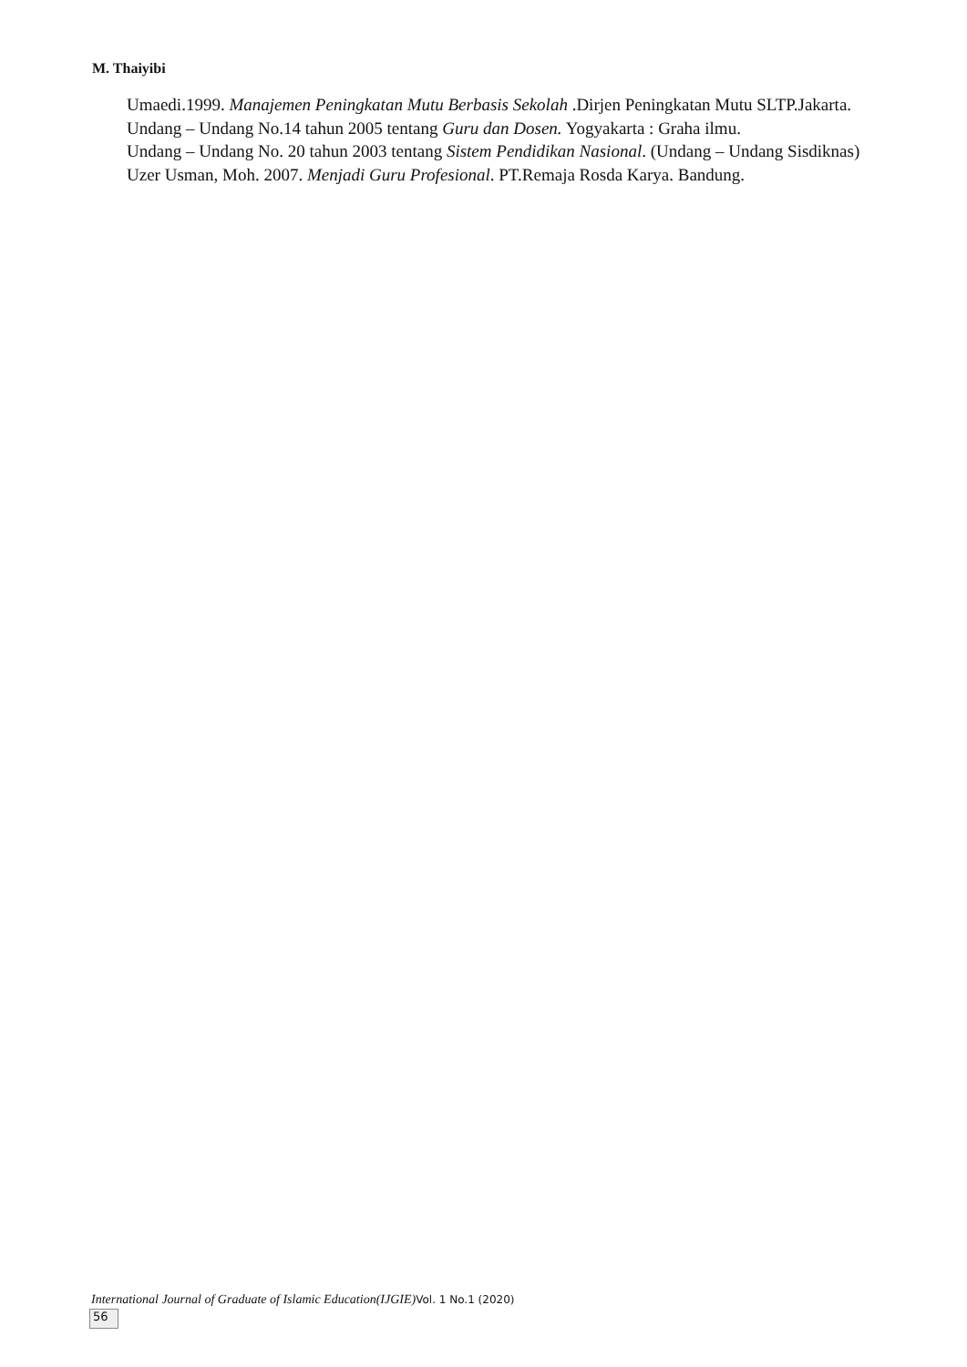M. Thaiyibi
Umaedi.1999. Manajemen Peningkatan Mutu Berbasis Sekolah .Dirjen Peningkatan Mutu SLTP.Jakarta.
Undang – Undang No.14 tahun 2005 tentang Guru dan Dosen. Yogyakarta : Graha ilmu.
Undang – Undang No. 20 tahun 2003 tentang Sistem Pendidikan Nasional. (Undang – Undang Sisdiknas)
Uzer Usman, Moh. 2007. Menjadi Guru Profesional. PT.Remaja Rosda Karya. Bandung.
International Journal of Graduate of Islamic Education(IJGIE) Vol. 1 No.1 (2020)
56